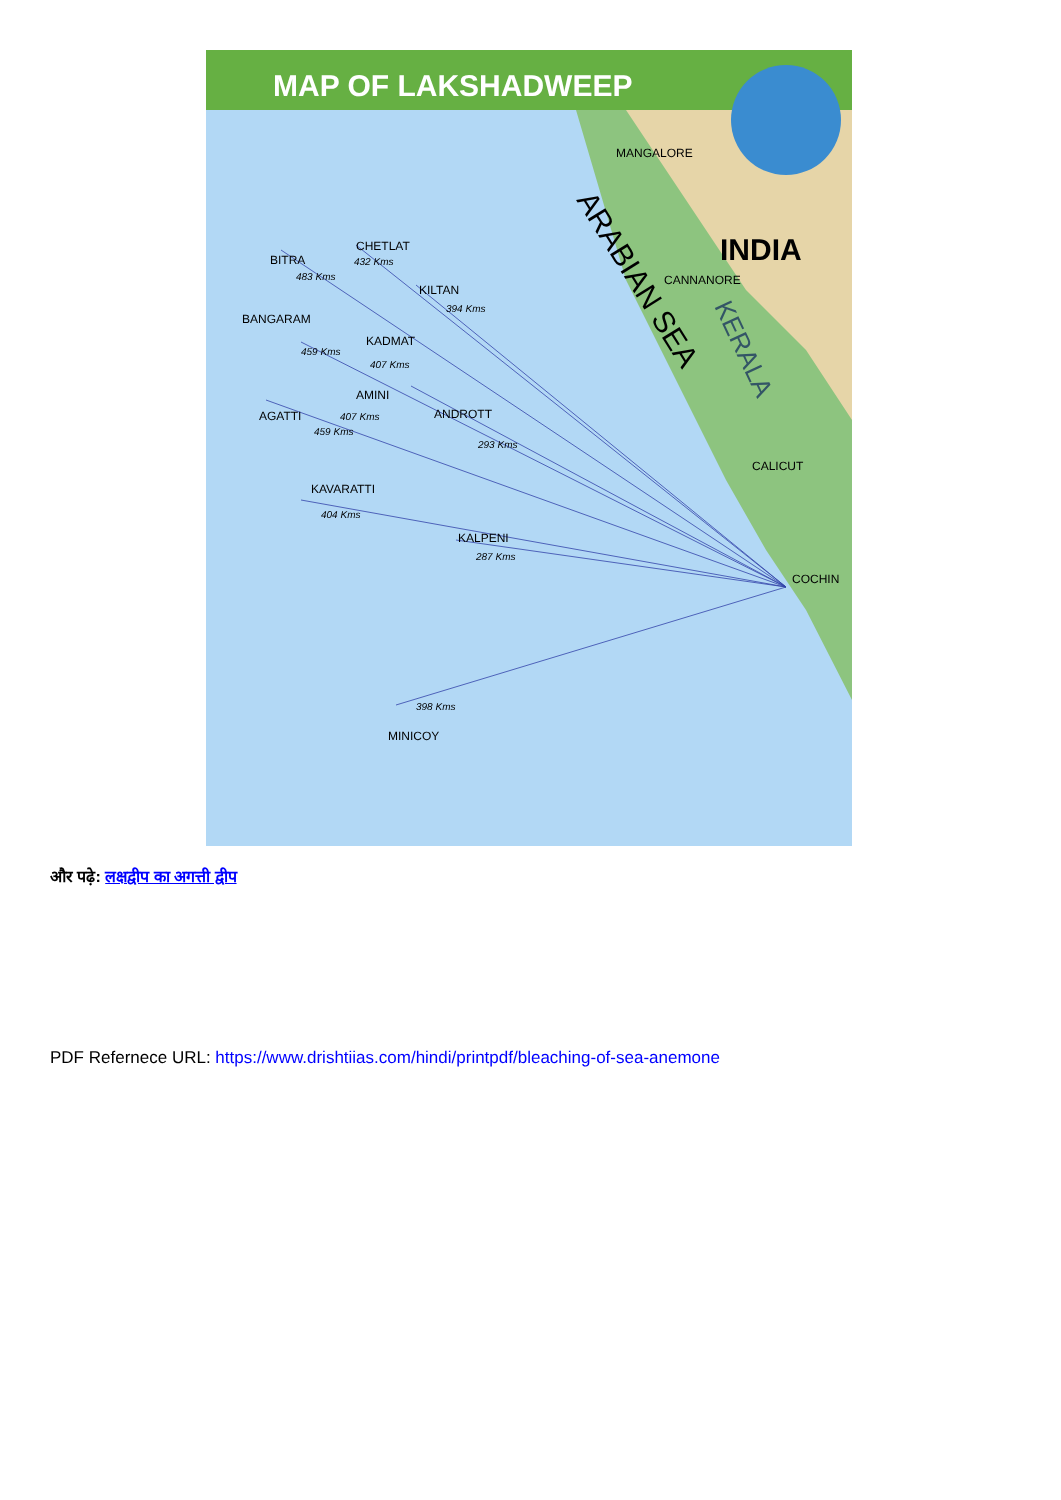MAP OF LAKSHADWEEP
INDIA
MANGALORE
CANNANORE
CALICUT
COCHIN
ARABIAN SEA
KERALA
BITRA
CHETLAT
KILTAN
BANGARAM
KADMAT
AMINI
ANDROTT
AGATTI
KAVARATTI
KALPENI
MINICOY
483 Kms
432 Kms
394 Kms
459 Kms
407 Kms
407 Kms
459 Kms
293 Kms
404 Kms
287 Kms
398 Kms
और पढ़े: लक्षद्वीप का अगत्ती द्वीप
PDF Refernece URL: https://www.drishtiias.com/hindi/printpdf/bleaching-of-sea-anemone